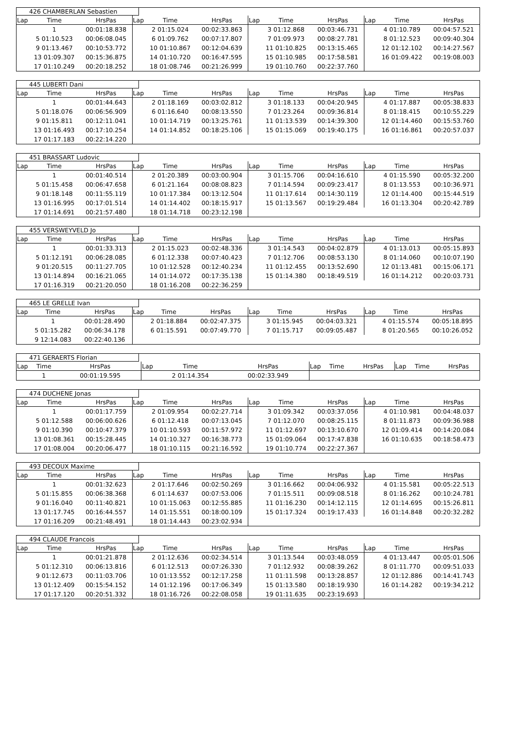426 CHAMBERLAN Sebastien
| Lap | Time | HrsPas | Lap | Time | HrsPas | Lap | Time | HrsPas | Lap | Time | HrsPas |
| --- | --- | --- | --- | --- | --- | --- | --- | --- | --- | --- | --- |
| | 1 | 00:01:18.838 | | 2 01:15.024 | 00:02:33.863 | | 3 01:12.868 | 00:03:46.731 | | 4 01:10.789 | 00:04:57.521 |
| | 5 01:10.523 | 00:06:08.045 | | 6 01:09.762 | 00:07:17.807 | | 7 01:09.973 | 00:08:27.781 | | 8 01:12.523 | 00:09:40.304 |
| | 9 01:13.467 | 00:10:53.772 | | 10 01:10.867 | 00:12:04.639 | | 11 01:10.825 | 00:13:15.465 | | 12 01:12.102 | 00:14:27.567 |
| | 13 01:09.307 | 00:15:36.875 | | 14 01:10.720 | 00:16:47.595 | | 15 01:10.985 | 00:17:58.581 | | 16 01:09.422 | 00:19:08.003 |
| | 17 01:10.249 | 00:20:18.252 | | 18 01:08.746 | 00:21:26.999 | | 19 01:10.760 | 00:22:37.760 | | | |
445 LUBERTI Dani
| Lap | Time | HrsPas | Lap | Time | HrsPas | Lap | Time | HrsPas | Lap | Time | HrsPas |
| --- | --- | --- | --- | --- | --- | --- | --- | --- | --- | --- | --- |
| | 1 | 00:01:44.643 | | 2 01:18.169 | 00:03:02.812 | | 3 01:18.133 | 00:04:20.945 | | 4 01:17.887 | 00:05:38.833 |
| | 5 01:18.076 | 00:06:56.909 | | 6 01:16.640 | 00:08:13.550 | | 7 01:23.264 | 00:09:36.814 | | 8 01:18.415 | 00:10:55.229 |
| | 9 01:15.811 | 00:12:11.041 | | 10 01:14.719 | 00:13:25.761 | | 11 01:13.539 | 00:14:39.300 | | 12 01:14.460 | 00:15:53.760 |
| | 13 01:16.493 | 00:17:10.254 | | 14 01:14.852 | 00:18:25.106 | | 15 01:15.069 | 00:19:40.175 | | 16 01:16.861 | 00:20:57.037 |
| | 17 01:17.183 | 00:22:14.220 | | | | | | | | | |
451 BRASSART Ludovic
| Lap | Time | HrsPas | Lap | Time | HrsPas | Lap | Time | HrsPas | Lap | Time | HrsPas |
| --- | --- | --- | --- | --- | --- | --- | --- | --- | --- | --- | --- |
| | 1 | 00:01:40.514 | | 2 01:20.389 | 00:03:00.904 | | 3 01:15.706 | 00:04:16.610 | | 4 01:15.590 | 00:05:32.200 |
| | 5 01:15.458 | 00:06:47.658 | | 6 01:21.164 | 00:08:08.823 | | 7 01:14.594 | 00:09:23.417 | | 8 01:13.553 | 00:10:36.971 |
| | 9 01:18.148 | 00:11:55.119 | | 10 01:17.384 | 00:13:12.504 | | 11 01:17.614 | 00:14:30.119 | | 12 01:14.400 | 00:15:44.519 |
| | 13 01:16.995 | 00:17:01.514 | | 14 01:14.402 | 00:18:15.917 | | 15 01:13.567 | 00:19:29.484 | | 16 01:13.304 | 00:20:42.789 |
| | 17 01:14.691 | 00:21:57.480 | | 18 01:14.718 | 00:23:12.198 | | | | | | |
455 VERSWEYVELD Jo
| Lap | Time | HrsPas | Lap | Time | HrsPas | Lap | Time | HrsPas | Lap | Time | HrsPas |
| --- | --- | --- | --- | --- | --- | --- | --- | --- | --- | --- | --- |
| | 1 | 00:01:33.313 | | 2 01:15.023 | 00:02:48.336 | | 3 01:14.543 | 00:04:02.879 | | 4 01:13.013 | 00:05:15.893 |
| | 5 01:12.191 | 00:06:28.085 | | 6 01:12.338 | 00:07:40.423 | | 7 01:12.706 | 00:08:53.130 | | 8 01:14.060 | 00:10:07.190 |
| | 9 01:20.515 | 00:11:27.705 | | 10 01:12.528 | 00:12:40.234 | | 11 01:12.455 | 00:13:52.690 | | 12 01:13.481 | 00:15:06.171 |
| | 13 01:14.894 | 00:16:21.065 | | 14 01:14.072 | 00:17:35.138 | | 15 01:14.380 | 00:18:49.519 | | 16 01:14.212 | 00:20:03.731 |
| | 17 01:16.319 | 00:21:20.050 | | 18 01:16.208 | 00:22:36.259 | | | | | | |
465 LE GRELLE Ivan
| Lap | Time | HrsPas | Lap | Time | HrsPas | Lap | Time | HrsPas | Lap | Time | HrsPas |
| --- | --- | --- | --- | --- | --- | --- | --- | --- | --- | --- | --- |
| | 1 | 00:01:28.490 | | 2 01:18.884 | 00:02:47.375 | | 3 01:15.945 | 00:04:03.321 | | 4 01:15.574 | 00:05:18.895 |
| | 5 01:15.282 | 00:06:34.178 | | 6 01:15.591 | 00:07:49.770 | | 7 01:15.717 | 00:09:05.487 | | 8 01:20.565 | 00:10:26.052 |
| | 9 12:14.083 | 00:22:40.136 | | | | | | | | | |
471 GERAERTS Florian
| Lap | Time | HrsPas | Lap | Time | HrsPas | Lap | Time | HrsPas | Lap | Time | HrsPas |
| --- | --- | --- | --- | --- | --- | --- | --- | --- | --- | --- | --- |
| | 1 | 00:01:19.595 | | 2 01:14.354 | 00:02:33.949 | | | | | | |
474 DUCHENE Jonas
| Lap | Time | HrsPas | Lap | Time | HrsPas | Lap | Time | HrsPas | Lap | Time | HrsPas |
| --- | --- | --- | --- | --- | --- | --- | --- | --- | --- | --- | --- |
| | 1 | 00:01:17.759 | | 2 01:09.954 | 00:02:27.714 | | 3 01:09.342 | 00:03:37.056 | | 4 01:10.981 | 00:04:48.037 |
| | 5 01:12.588 | 00:06:00.626 | | 6 01:12.418 | 00:07:13.045 | | 7 01:12.070 | 00:08:25.115 | | 8 01:11.873 | 00:09:36.988 |
| | 9 01:10.390 | 00:10:47.379 | | 10 01:10.593 | 00:11:57.972 | | 11 01:12.697 | 00:13:10.670 | | 12 01:09.414 | 00:14:20.084 |
| | 13 01:08.361 | 00:15:28.445 | | 14 01:10.327 | 00:16:38.773 | | 15 01:09.064 | 00:17:47.838 | | 16 01:10.635 | 00:18:58.473 |
| | 17 01:08.004 | 00:20:06.477 | | 18 01:10.115 | 00:21:16.592 | | 19 01:10.774 | 00:22:27.367 | | | |
493 DECOUX Maxime
| Lap | Time | HrsPas | Lap | Time | HrsPas | Lap | Time | HrsPas | Lap | Time | HrsPas |
| --- | --- | --- | --- | --- | --- | --- | --- | --- | --- | --- | --- |
| | 1 | 00:01:32.623 | | 2 01:17.646 | 00:02:50.269 | | 3 01:16.662 | 00:04:06.932 | | 4 01:15.581 | 00:05:22.513 |
| | 5 01:15.855 | 00:06:38.368 | | 6 01:14.637 | 00:07:53.006 | | 7 01:15.511 | 00:09:08.518 | | 8 01:16.262 | 00:10:24.781 |
| | 9 01:16.040 | 00:11:40.821 | | 10 01:15.063 | 00:12:55.885 | | 11 01:16.230 | 00:14:12.115 | | 12 01:14.695 | 00:15:26.811 |
| | 13 01:17.745 | 00:16:44.557 | | 14 01:15.551 | 00:18:00.109 | | 15 01:17.324 | 00:19:17.433 | | 16 01:14.848 | 00:20:32.282 |
| | 17 01:16.209 | 00:21:48.491 | | 18 01:14.443 | 00:23:02.934 | | | | | | |
494 CLAUDE Francois
| Lap | Time | HrsPas | Lap | Time | HrsPas | Lap | Time | HrsPas | Lap | Time | HrsPas |
| --- | --- | --- | --- | --- | --- | --- | --- | --- | --- | --- | --- |
| | 1 | 00:01:21.878 | | 2 01:12.636 | 00:02:34.514 | | 3 01:13.544 | 00:03:48.059 | | 4 01:13.447 | 00:05:01.506 |
| | 5 01:12.310 | 00:06:13.816 | | 6 01:12.513 | 00:07:26.330 | | 7 01:12.932 | 00:08:39.262 | | 8 01:11.770 | 00:09:51.033 |
| | 9 01:12.673 | 00:11:03.706 | | 10 01:13.552 | 00:12:17.258 | | 11 01:11.598 | 00:13:28.857 | | 12 01:12.886 | 00:14:41.743 |
| | 13 01:12.409 | 00:15:54.152 | | 14 01:12.196 | 00:17:06.349 | | 15 01:13.580 | 00:18:19.930 | | 16 01:14.282 | 00:19:34.212 |
| | 17 01:17.120 | 00:20:51.332 | | 18 01:16.726 | 00:22:08.058 | | 19 01:11.635 | 00:23:19.693 | | | |